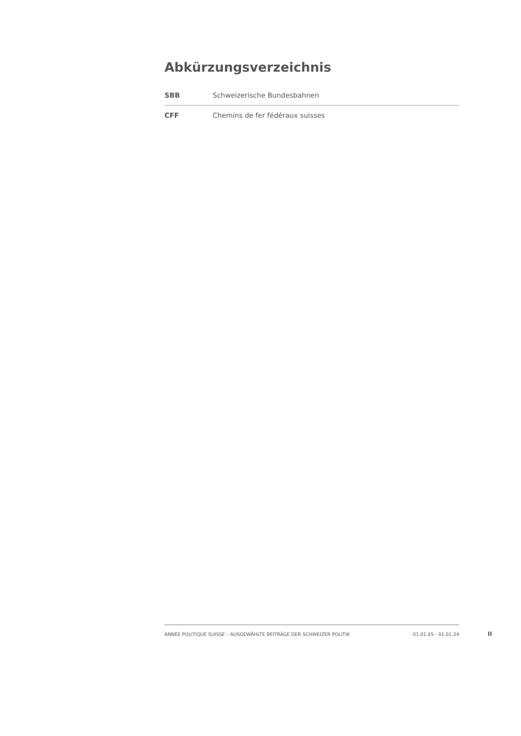Abkürzungsverzeichnis
| SBB | Schweizerische Bundesbahnen |
| CFF | Chemins de fer fédéraux suisses |
ANNÉE POLITIQUE SUISSE – AUSGEWÄHLTE BEITRÄGE DER SCHWEIZER POLITIK 01.01.65 - 01.01.24
II